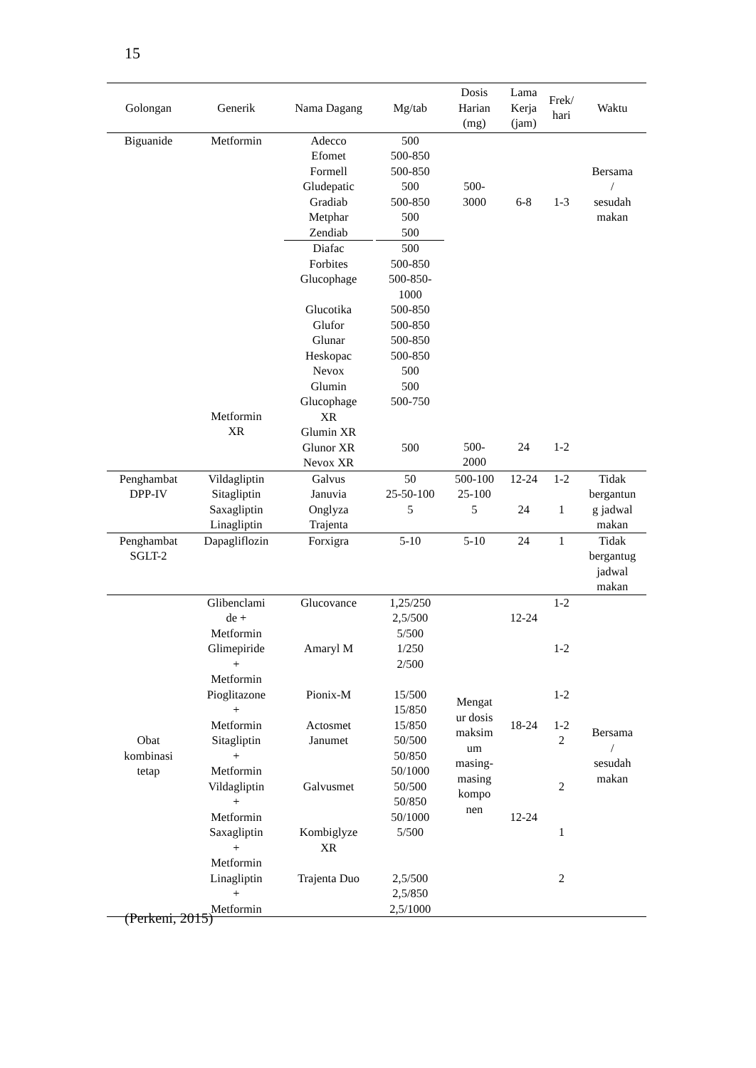15
| Golongan | Generik | Nama Dagang | Mg/tab | Dosis Harian (mg) | Lama Kerja (jam) | Frek/ hari | Waktu |
| --- | --- | --- | --- | --- | --- | --- | --- |
| Biguanide | Metformin Metformin XR | Adecco Efomet Formell Gludepatic Gradiab Metphar Zendiab Diafac Forbites Glucophage Glucotika Glufor Glunar Heskopac Nevox Glumin Glucophage XR Glumin XR Glunor XR Nevox XR | 500 500-850 500-850 500 500-850 500 500 500 500-850 500-850- 1000 500-850 500-850 500-850 500-850 500 500 500-750 500 | 500- 3000 500- 2000 | 6-8 24 | 1-3 1-2 | Bersama / sesudah makan |
| Penghambat DPP-IV | Vildagliptin Sitagliptin Saxagliptin Linagliptin | Galvus Januvia Onglyza Trajenta | 50 25-50-100 5 | 500-100 25-100 5 | 12-24 24 | 1-2 1 | Tidak bergantun g jadwal makan |
| Penghambat SGLT-2 | Dapagliflozin | Forxigra | 5-10 | 5-10 | 24 | 1 | Tidak bergantug jadwal makan |
| Obat kombinasi tetap | Glibenclami de + Metformin Glimepiride + Metformin Pioglitazone + Metformin Sitagliptin + Metformin Vildagliptin + Metformin Saxagliptin + Metformin Linagliptin + Metformin | Glucovance Amaryl M Pionix-M Actosmet Janumet Galvusmet Kombiglyze XR Trajenta Duo | 1,25/250 2,5/500 5/500 1/250 2/500 15/500 15/850 15/850 50/500 50/850 50/1000 50/500 50/850 50/1000 5/500 2,5/500 2,5/850 2,5/1000 | Mengat ur dosis maksim um masing- masing kompo nen | 12-24 18-24 12-24 | 1-2 1-2 1-2 1-2 2 2 1 2 | Bersama / sesudah makan |
(Perkeni, 2015)